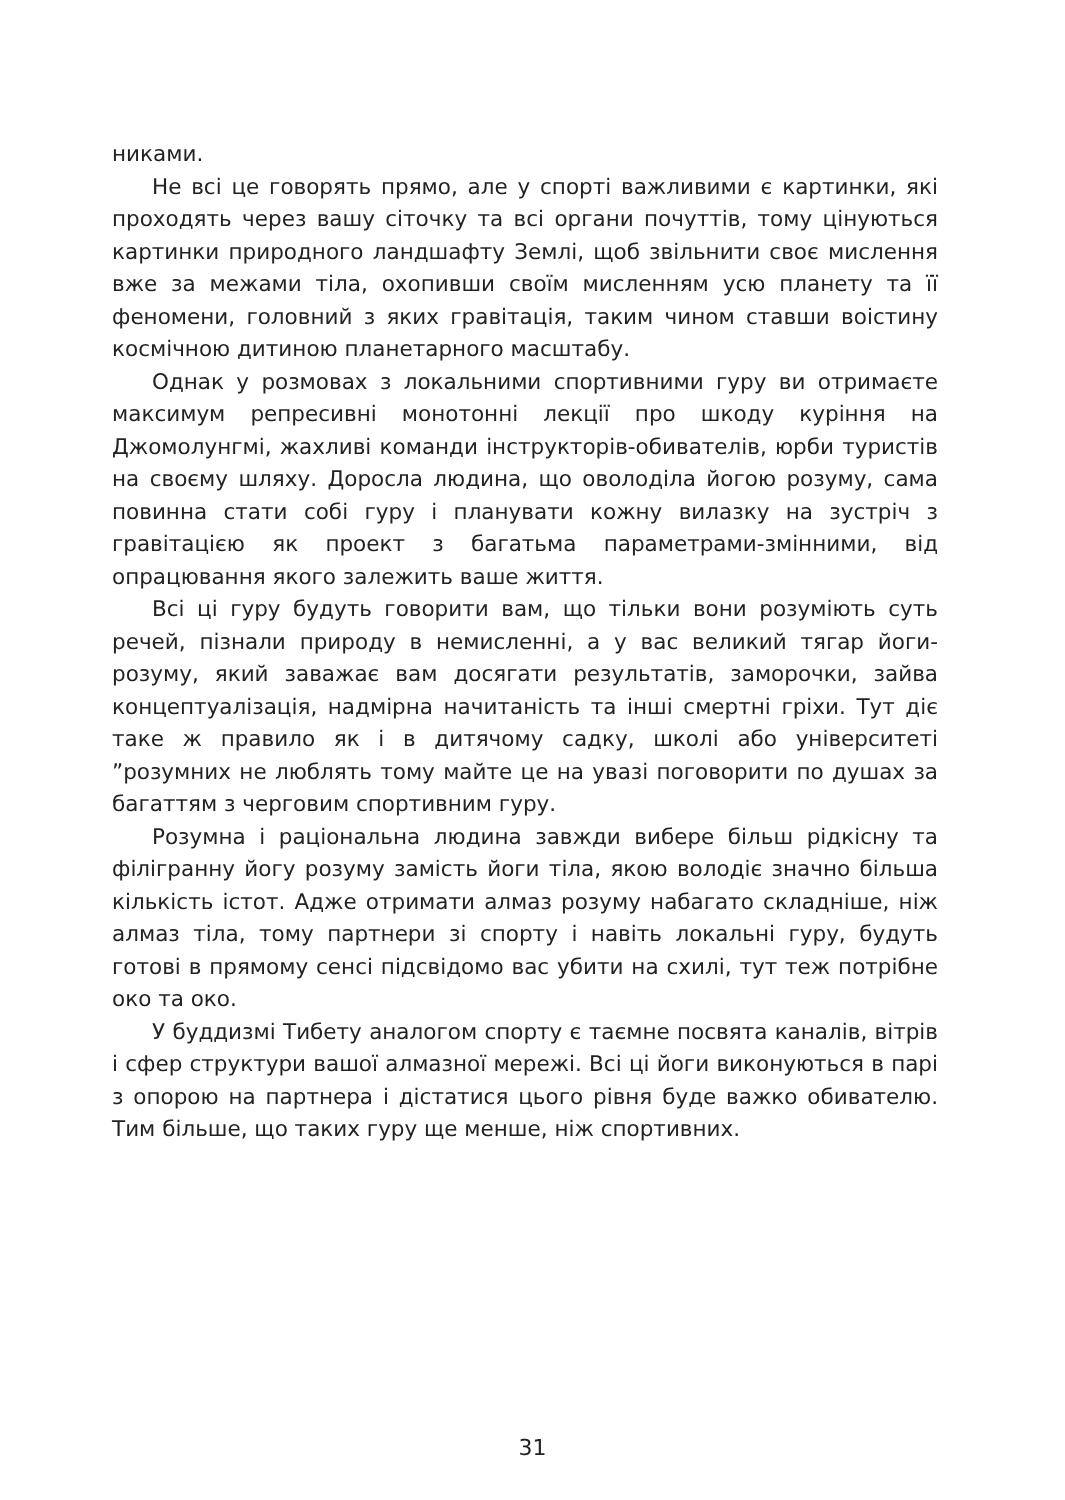никами.
Не всі це говорять прямо, але у спорті важливими є картинки, які проходять через вашу сіточку та всі органи почуттів, тому цінуються картинки природного ландшафту Землі, щоб звільнити своє мислення вже за межами тіла, охопивши своїм мисленням усю планету та її феномени, головний з яких гравітація, таким чином ставши воістину космічною дитиною планетарного масштабу.
Однак у розмовах з локальними спортивними гуру ви отримаєте максимум репресивні монотонні лекції про шкоду куріння на Джомолунгмі, жахливі команди інструкторів-обивателів, юрби туристів на своєму шляху. Доросла людина, що оволоділа йогою розуму, сама повинна стати собі гуру і планувати кожну вилазку на зустріч з гравітацією як проект з багатьма параметрами-змінними, від опрацювання якого залежить ваше життя.
Всі ці гуру будуть говорити вам, що тільки вони розуміють суть речей, пізнали природу в немисленні, а у вас великий тягар йоги-розуму, який заважає вам досягати результатів, заморочки, зайва концептуалізація, надмірна начитаність та інші смертні гріхи. Тут діє таке ж правило як і в дитячому садку, школі або університеті ”розумних не люблять тому майте це на увазі поговорити по душах за багаттям з черговим спортивним гуру.
Розумна і раціональна людина завжди вибере більш рідкісну та філігранну йогу розуму замість йоги тіла, якою володіє значно більша кількість істот. Адже отримати алмаз розуму набагато складніше, ніж алмаз тіла, тому партнери зі спорту і навіть локальні гуру, будуть готові в прямому сенсі підсвідомо вас убити на схилі, тут теж потрібне око та око.
У буддизмі Тибету аналогом спорту є таємне посвята каналів, вітрів і сфер структури вашої алмазної мережі. Всі ці йоги виконуються в парі з опорою на партнера і дістатися цього рівня буде важко обивателю. Тим більше, що таких гуру ще менше, ніж спортивних.
31